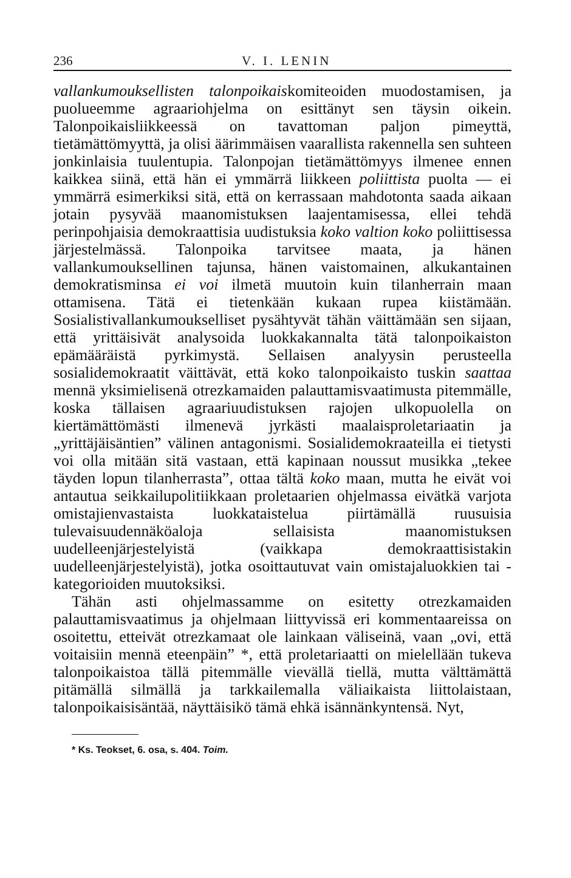236 V. I. LENIN
vallankumouksellisten talonpoikaiskomiteoiden muodostamisen, ja puolueemme agraariohjelma on esittänyt sen täysin oikein. Talonpoikaisliikkeessä on tavattoman paljon pimeyttä, tietämättömyyttä, ja olisi äärimmäisen vaarallista rakennella sen suhteen jonkinlaisia tuulentupia. Talonpojan tietämättömyys ilmenee ennen kaikkea siinä, että hän ei ymmärrä liikkeen poliittista puolta — ei ymmärrä esimerkiksi sitä, että on kerrassaan mahdotonta saada aikaan jotain pysyvää maanomistuksen laajentamisessa, ellei tehdä perinpohjaisia demokraattisia uudistuksia koko valtion koko poliittisessa järjestelmässä. Talonpoika tarvitsee maata, ja hänen vallankumouksellinen tajunsa, hänen vaistomainen, alkukantainen demokratisminsa ei voi ilmetä muutoin kuin tilanherrain maan ottamisena. Tätä ei tietenkään kukaan rupea kiistämään. Sosialistivallankumoukselliset pysähtyvät tähän väittämään sen sijaan, että yrittäisivät analysoida luokkakannalta tätä talonpoikaiston epämääräistä pyrkimystä. Sellaisen analyysin perusteella sosialidemokraatit väittävät, että koko talonpoikaisto tuskin saattaa mennä yksimielisenä otrezkamaiden palauttamisvaatimusta pitemmälle, koska tällaisen agraariuudistuksen rajojen ulkopuolella on kiertämättömästi ilmenevä jyrkästi maalaisproletariaatin ja „yrittäjäisäntien” välinen antagonismi. Sosialidemokraateilla ei tietysti voi olla mitään sitä vastaan, että kapinaan noussut musikka „tekee täyden lopun tilanherrasta”, ottaa tältä koko maan, mutta he eivät voi antautua seikkailupolitiikkaan proletaarien ohjelmassa eivätkä varjota omistajienvastaista luokkataistelua piirtämällä ruusuisia tulevaisuudennäköaloja sellaisista maanomistuksen uudelleenjärjestelyistä (vaikkapa demokraattisistakin uudelleenjärjestelyistä), jotka osoittautuvat vain omistajaluokkien tai -kategorioiden muutoksiksi.
Tähän asti ohjelmassamme on esitetty otrezkamaiden palauttamisvaatimus ja ohjelmaan liittyvissä eri kommentaareissa on osoitettu, etteivät otrezkamaat ole lainkaan väliseinä, vaan „ovi, että voitaisiin mennä eteenpäin” *, että proletariaatti on mielellään tukeva talonpoikaistoa tällä pitemmälle vievällä tiellä, mutta välttämättä pitämällä silmällä ja tarkkailemalla väliaikaista liittolaistaan, talonpoikaisisäntää, näyttäisikö tämä ehkä isännänkyntensä. Nyt,
* Ks. Teokset, 6. osa, s. 404. Toim.